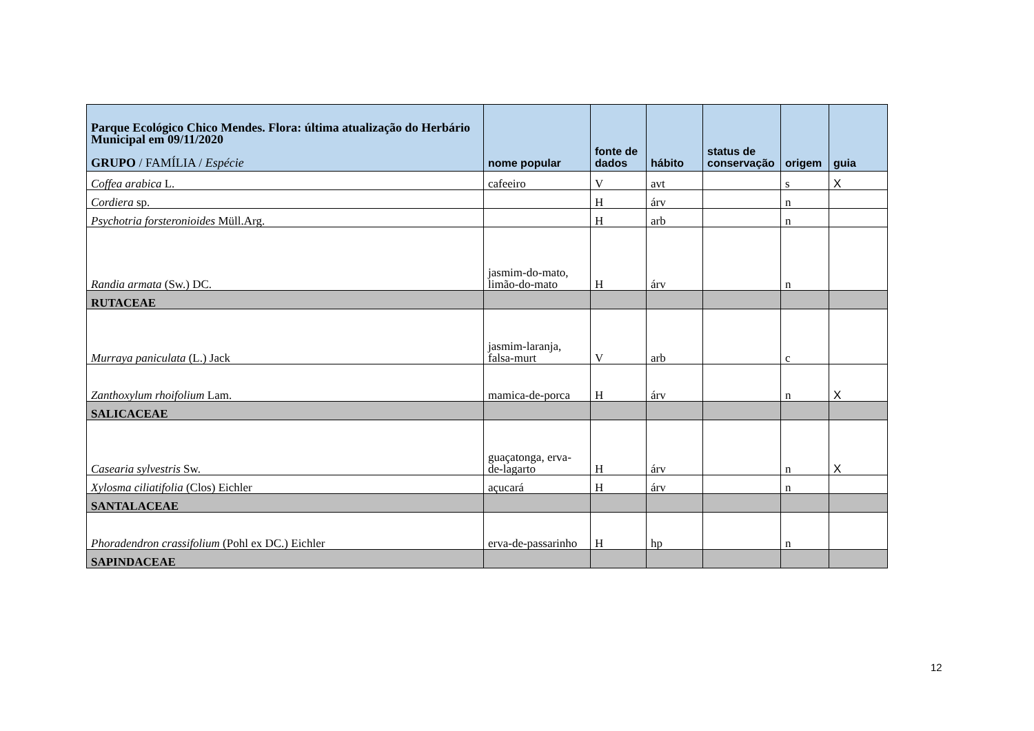| Parque Ecológico Chico Mendes. Flora: última atualização do Herbário Municipal em 09/11/2020 GRUPO / FAMÍLIA / Espécie | nome popular | fonte de dados | hábito | status de conservação | origem | guia |
| --- | --- | --- | --- | --- | --- | --- |
| Coffea arabica L. | cafeeiro | V | avt | | s | X |
| Cordiera sp. | | H | árv | | n | |
| Psychotria forsteronioides Müll.Arg. | | H | arb | | n | |
| Randia armata (Sw.) DC. | jasmim-do-mato, limão-do-mato | H | árv | | n | |
| RUTACEAE | | | | | | |
| Murraya paniculata (L.) Jack | jasmim-laranja, falsa-murt | V | arb | | c | |
| Zanthoxylum rhoifolium Lam. | mamica-de-porca | H | árv | | n | X |
| SALICACEAE | | | | | | |
| Casearia sylvestris Sw. | guaçatonga, erva-de-lagarto | H | árv | | n | X |
| Xylosma ciliatifolia (Clos) Eichler | açucará | H | árv | | n | |
| SANTALACEAE | | | | | | |
| Phoradendron crassifolium (Pohl ex DC.) Eichler | erva-de-passarinho | H | hp | | n | |
| SAPINDACEAE | | | | | | |
12